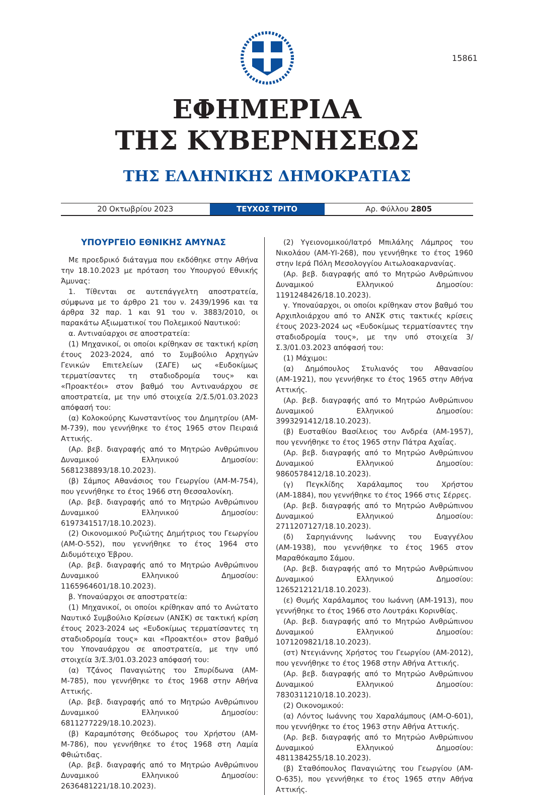15861
ΕΦΗΜΕΡΙΔΑ
ΤΗΣ ΚΥΒΕΡΝΗΣΕΩΣ
ΤΗΣ ΕΛΛΗΝΙΚΗΣ ΔΗΜΟΚΡΑΤΙΑΣ
20 Οκτωβρίου 2023 ΤΕΥΧΟΣ ΤΡΙΤΟ Αρ. Φύλλου 2805
ΥΠΟΥΡΓΕΙΟ ΕΘΝΙΚΗΣ ΑΜΥΝΑΣ
Με προεδρικό διάταγμα που εκδόθηκε στην Αθήνα την 18.10.2023 με πρόταση του Υπουργού Εθνικής Άμυνας:
1. Τίθενται σε αυτεπάγγελτη αποστρατεία, σύμφωνα με το άρθρο 21 του ν. 2439/1996 και τα άρθρα 32 παρ. 1 και 91 του ν. 3883/2010, οι παρακάτω Αξιωματικοί του Πολεμικού Ναυτικού:
α. Αντιναύαρχοι σε αποστρατεία:
(1) Μηχανικοί, οι οποίοι κρίθηκαν σε τακτική κρίση έτους 2023-2024, από το Συμβούλιο Αρχηγών Γενικών Επιτελείων (ΣΑΓΕ) ως «Ευδοκίμως τερματίσαντες τη σταδιοδρομία τους» και «Προακτέοι» στον βαθμό του Αντιναυάρχου σε αποστρατεία, με την υπό στοιχεία 2/Σ.5/01.03.2023 απόφασή του:
(α) Κολοκούρης Κωνσταντίνος του Δημητρίου (ΑΜ-Μ-739), που γεννήθηκε το έτος 1965 στον Πειραιά Αττικής.
(Αρ. βεβ. διαγραφής από το Μητρώο Ανθρώπινου Δυναμικού Ελληνικού Δημοσίου: 5681238893/18.10.2023).
(β) Σάμπος Αθανάσιος του Γεωργίου (ΑΜ-Μ-754), που γεννήθηκε το έτος 1966 στη Θεσσαλονίκη.
(Αρ. βεβ. διαγραφής από το Μητρώο Ανθρώπινου Δυναμικού Ελληνικού Δημοσίου: 6197341517/18.10.2023).
(2) Οικονομικού Ρυζιώτης Δημήτριος του Γεωργίου (ΑΜ-Ο-552), που γεννήθηκε το έτος 1964 στο Διδυμότειχο Έβρου.
(Αρ. βεβ. διαγραφής από το Μητρώο Ανθρώπινου Δυναμικού Ελληνικού Δημοσίου: 1165964601/18.10.2023).
β. Υποναύαρχοι σε αποστρατεία:
(1) Μηχανικοί, οι οποίοι κρίθηκαν από το Ανώτατο Ναυτικό Συμβούλιο Κρίσεων (ΑΝΣΚ) σε τακτική κρίση έτους 2023-2024 ως «Ευδοκίμως τερματίσαντες τη σταδιοδρομία τους» και «Προακτέοι» στον βαθμό του Υποναυάρχου σε αποστρατεία, με την υπό στοιχεία 3/Σ.3/01.03.2023 απόφασή του:
(α) Τζάνος Παναγιώτης του Σπυρίδωνα (ΑΜ-Μ-785), που γεννήθηκε το έτος 1968 στην Αθήνα Αττικής.
(Αρ. βεβ. διαγραφής από το Μητρώο Ανθρώπινου Δυναμικού Ελληνικού Δημοσίου: 6811277229/18.10.2023).
(β) Καραμπότσης Θεόδωρος του Χρήστου (ΑΜ-Μ-786), που γεννήθηκε το έτος 1968 στη Λαμία Φθιώτιδας.
(Αρ. βεβ. διαγραφής από το Μητρώο Ανθρώπινου Δυναμικού Ελληνικού Δημοσίου: 2636481221/18.10.2023).
(2) Υγειονομικού/Ιατρό Μπιλάλης Λάμπρος του Νικολάου (ΑΜ-ΥΙ-268), που γεννήθηκε το έτος 1960 στην Ιερά Πόλη Μεσολογγίου Αιτωλοακαρνανίας.
(Αρ. βεβ. διαγραφής από το Μητρώο Ανθρώπινου Δυναμικού Ελληνικού Δημοσίου: 1191248426/18.10.2023).
γ. Υποναύαρχοι, οι οποίοι κρίθηκαν στον βαθμό του Αρχιπλοιάρχου από το ΑΝΣΚ στις τακτικές κρίσεις έτους 2023-2024 ως «Ευδοκίμως τερματίσαντες την σταδιοδρομία τους», με την υπό στοιχεία 3/Σ.3/01.03.2023 απόφασή του:
(1) Μάχιμοι:
(α) Δημόπουλος Στυλιανός του Αθανασίου (ΑΜ-1921), που γεννήθηκε το έτος 1965 στην Αθήνα Αττικής.
(Αρ. βεβ. διαγραφής από το Μητρώο Ανθρώπινου Δυναμικού Ελληνικού Δημοσίου: 3993291412/18.10.2023).
(β) Ευσταθίου Βασίλειος του Ανδρέα (ΑΜ-1957), που γεννήθηκε το έτος 1965 στην Πάτρα Αχαΐας.
(Αρ. βεβ. διαγραφής από το Μητρώο Ανθρώπινου Δυναμικού Ελληνικού Δημοσίου: 9860578412/18.10.2023).
(γ) Πεγκλίδης Χαράλαμπος του Χρήστου (ΑΜ-1884), που γεννήθηκε το έτος 1966 στις Σέρρες.
(Αρ. βεβ. διαγραφής από το Μητρώο Ανθρώπινου Δυναμικού Ελληνικού Δημοσίου: 2711207127/18.10.2023).
(δ) Σαρηγιάννης Ιωάννης του Ευαγγέλου (ΑΜ-1938), που γεννήθηκε το έτος 1965 στον Μαραθόκαμπο Σάμου.
(Αρ. βεβ. διαγραφής από το Μητρώο Ανθρώπινου Δυναμικού Ελληνικού Δημοσίου: 1265212121/18.10.2023).
(ε) Θυμής Χαράλαμπος του Ιωάννη (ΑΜ-1913), που γεννήθηκε το έτος 1966 στο Λουτράκι Κορινθίας.
(Αρ. βεβ. διαγραφής από το Μητρώο Ανθρώπινου Δυναμικού Ελληνικού Δημοσίου: 1071209821/18.10.2023).
(στ) Ντεγιάννης Χρήστος του Γεωργίου (ΑΜ-2012), που γεννήθηκε το έτος 1968 στην Αθήνα Αττικής.
(Αρ. βεβ. διαγραφής από το Μητρώο Ανθρώπινου Δυναμικού Ελληνικού Δημοσίου: 7830311210/18.10.2023).
(2) Οικονομικού:
(α) Λόντος Ιωάννης του Χαραλάμπους (ΑΜ-Ο-601), που γεννήθηκε το έτος 1963 στην Αθήνα Αττικής.
(Αρ. βεβ. διαγραφής από το Μητρώο Ανθρώπινου Δυναμικού Ελληνικού Δημοσίου: 4811384255/18.10.2023).
(β) Σταθόπουλος Παναγιώτης του Γεωργίου (ΑΜ-Ο-635), που γεννήθηκε το έτος 1965 στην Αθήνα Αττικής.